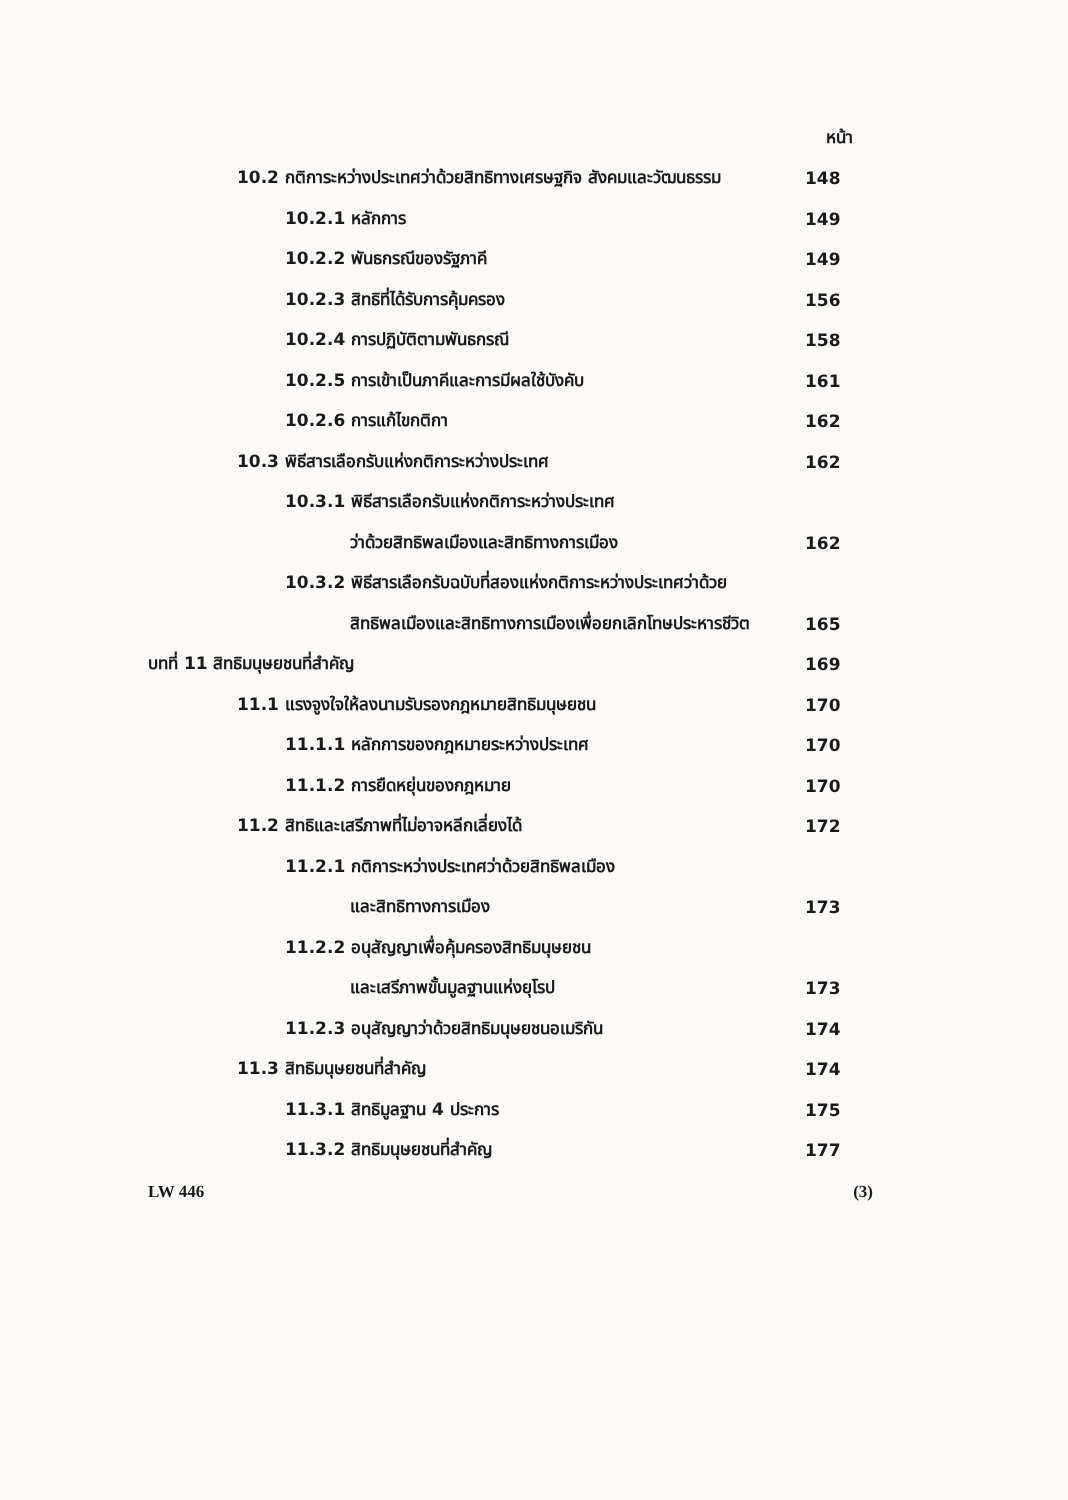หน้า
10.2 กติการะหว่างประเทศว่าด้วยสิทธิทางเศรษฐกิจ สังคมและวัฒนธรรม
148
10.2.1 หลักการ 149
10.2.2 พันธกรณีของรัฐภาคี 149
10.2.3 สิทธิที่ได้รับการคุ้มครอง
156
10.2.4 การปฏิบัติตามพันธกรณี 158
10.2.5 การเข้าเป็นภาคีและการมีผลใช้บังคับ
161
10.2.6 การแก้ไขกติกา 162
10.3 พิธีสารเลือกรับแห่งกติการะหว่างประเทศ
162
10.3.1 พิธีสารเลือกรับแห่งกติการะหว่างประเทศ
ว่าด้วยสิทธิพลเมืองและสิทธิทางการเมือง
162
10.3.2 พิธีสารเลือกรับฉบับที่สองแห่งกติการะหว่างประเทศว่าด้วย
สิทธิพลเมืองและสิทธิทางการเมืองเพื่อยกเลิกโทษประหารชีวิต
165
บทที่ 11 สิทธิมนุษยชนที่สำคัญ 169
11.1 แรงจูงใจให้ลงนามรับรองกฎหมายสิทธิมนุษยชน
170
11.1.1 หลักการของกฎหมายระหว่างประเทศ
170
11.1.2 การยืดหยุ่นของกฎหมาย 170
11.2 สิทธิและเสรีภาพที่ไม่อาจหลีกเลี่ยงได้
172
11.2.1 กติการะหว่างประเทศว่าด้วยสิทธิพลเมือง
และสิทธิทางการเมือง 173
11.2.2 อนุสัญญาเพื่อคุ้มครองสิทธิมนุษยชน
และเสรีภาพขั้นมูลฐานแห่งยุโรป 173
11.2.3 อนุสัญญาว่าด้วยสิทธิมนุษยชนอเมริกัน
174
11.3 สิทธิมนุษยชนที่สำคัญ 174
11.3.1 สิทธิมูลฐาน 4 ประการ 175
11.3.2 สิทธิมนุษยชนที่สำคัญ 177
LW 446 (3)